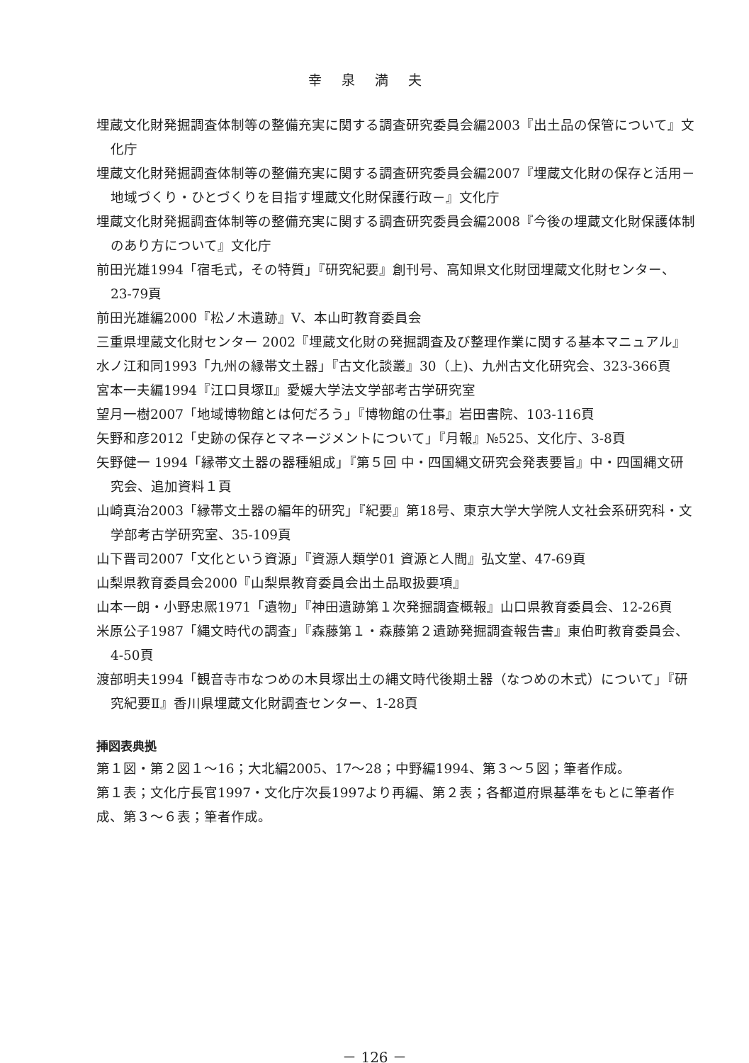幸泉満夫
埋蔵文化財発掘調査体制等の整備充実に関する調査研究委員会編2003『出土品の保管について』文化庁
埋蔵文化財発掘調査体制等の整備充実に関する調査研究委員会編2007『埋蔵文化財の保存と活用－地域づくり・ひとづくりを目指す埋蔵文化財保護行政－』文化庁
埋蔵文化財発掘調査体制等の整備充実に関する調査研究委員会編2008『今後の埋蔵文化財保護体制のあり方について』文化庁
前田光雄1994「宿毛式，その特質」『研究紀要』創刊号、高知県文化財団埋蔵文化財センター、23-79頁
前田光雄編2000『松ノ木遺跡』Ⅴ、本山町教育委員会
三重県埋蔵文化財センター 2002『埋蔵文化財の発掘調査及び整理作業に関する基本マニュアル』
水ノ江和同1993「九州の縁帯文土器」『古文化談叢』30（上)、九州古文化研究会、323-366頁
宮本一夫編1994『江口貝塚Ⅱ』愛媛大学法文学部考古学研究室
望月一樹2007「地域博物館とは何だろう」『博物館の仕事』岩田書院、103-116頁
矢野和彦2012「史跡の保存とマネージメントについて」『月報』№525、文化庁、3-8頁
矢野健一 1994「縁帯文土器の器種組成」『第５回 中・四国縄文研究会発表要旨』中・四国縄文研究会、追加資料１頁
山崎真治2003「縁帯文土器の編年的研究」『紀要』第18号、東京大学大学院人文社会系研究科・文学部考古学研究室、35-109頁
山下晋司2007「文化という資源」『資源人類学01 資源と人間』弘文堂、47-69頁
山梨県教育委員会2000『山梨県教育委員会出土品取扱要項』
山本一朗・小野忠熈1971「遺物」『神田遺跡第１次発掘調査概報』山口県教育委員会、12-26頁
米原公子1987「縄文時代の調査」『森藤第１・森藤第２遺跡発掘調査報告書』東伯町教育委員会、4-50頁
渡部明夫1994「観音寺市なつめの木貝塚出土の縄文時代後期土器（なつめの木式）について」『研究紀要Ⅱ』香川県埋蔵文化財調査センター、1-28頁
挿図表典拠
第１図・第２図１～16；大北編2005、17～28；中野編1994、第３～５図；筆者作成。
第１表；文化庁長官1997・文化庁次長1997より再編、第２表；各都道府県基準をもとに筆者作成、第３～６表；筆者作成。
－ 126 －